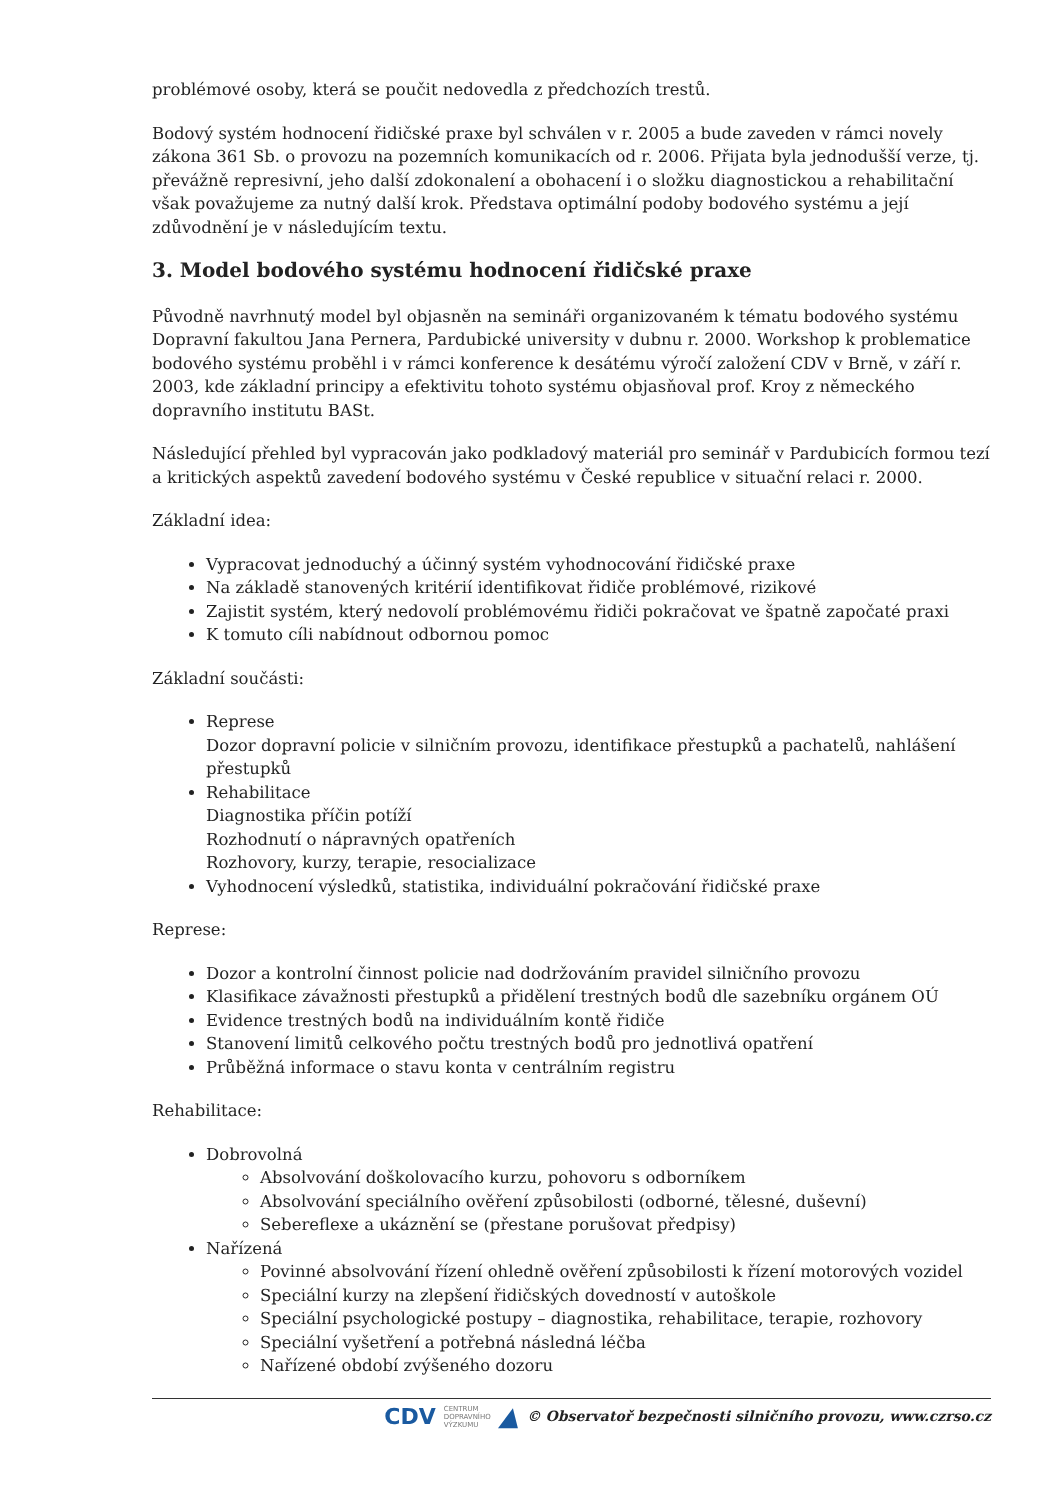problémové osoby, která se poučit nedovedla z předchozích trestů.
Bodový systém hodnocení řidičské praxe byl schválen v r. 2005 a bude zaveden v rámci novely zákona 361 Sb. o provozu na pozemních komunikacích od r. 2006. Přijata byla jednodušší verze, tj. převážně represivní, jeho další zdokonalení a obohacení i o složku diagnostickou a rehabilitační však považujeme za nutný další krok. Představa optimální podoby bodového systému a její zdůvodnění je v následujícím textu.
3. Model bodového systému hodnocení řidičské praxe
Původně navrhnutý model byl objasněn na semináři organizovaném k tématu bodového systému Dopravní fakultou Jana Pernera, Pardubické university v dubnu r. 2000. Workshop k problematice bodového systému proběhl i v rámci konference k desátému výročí založení CDV v Brně, v září r. 2003, kde základní principy a efektivitu tohoto systému objasňoval prof. Kroy z německého dopravního institutu BASt.
Následující přehled byl vypracován jako podkladový materiál pro seminář v Pardubicích formou tezí a kritických aspektů zavedení bodového systému v České republice v situační relaci r. 2000.
Základní idea:
Vypracovat jednoduchý a účinný systém vyhodnocování řidičské praxe
Na základě stanovených kritérií identifikovat řidiče problémové, rizikové
Zajistit systém, který nedovolí problémovému řidiči pokračovat ve špatně započaté praxi
K tomuto cíli nabídnout odbornou pomoc
Základní součásti:
Represe
Dozor dopravní policie v silničním provozu, identifikace přestupků a pachatelů, nahlášení přestupků
Rehabilitace
Diagnostika příčin potíží
Rozhodnutí o nápravných opatřeních
Rozhovory, kurzy, terapie, resocializace
Vyhodnocení výsledků, statistika, individuální pokračování řidičské praxe
Represe:
Dozor a kontrolní činnost policie nad dodržováním pravidel silničního provozu
Klasifikace závažnosti přestupků a přidělení trestných bodů dle sazebníku orgánem OÚ
Evidence trestných bodů na individuálním kontě řidiče
Stanovení limitů celkového počtu trestných bodů pro jednotlivá opatření
Průběžná informace o stavu konta v centrálním registru
Rehabilitace:
Dobrovolná
Absolvování doškolovacího kurzu, pohovoru s odborníkem
Absolvování speciálního ověření způsobilosti (odborné, tělesné, duševní)
Sebereflexe a ukáznění se (přestane porušovat předpisy)
Nařízená
Povinné absolvování řízení ohledně ověření způsobilosti k řízení motorových vozidel
Speciální kurzy na zlepšení řidičských dovedností v autoškole
Speciální psychologické postupy – diagnostika, rehabilitace, terapie, rozhovory
Speciální vyšetření a potřebná následná léčba
Nařízené období zvýšeného dozoru
CDV CENTRUM
DOPRAVNÍHO
VÝZKUMU ▲ © Observatoř bezpečnosti silničního provozu, www.czrso.cz